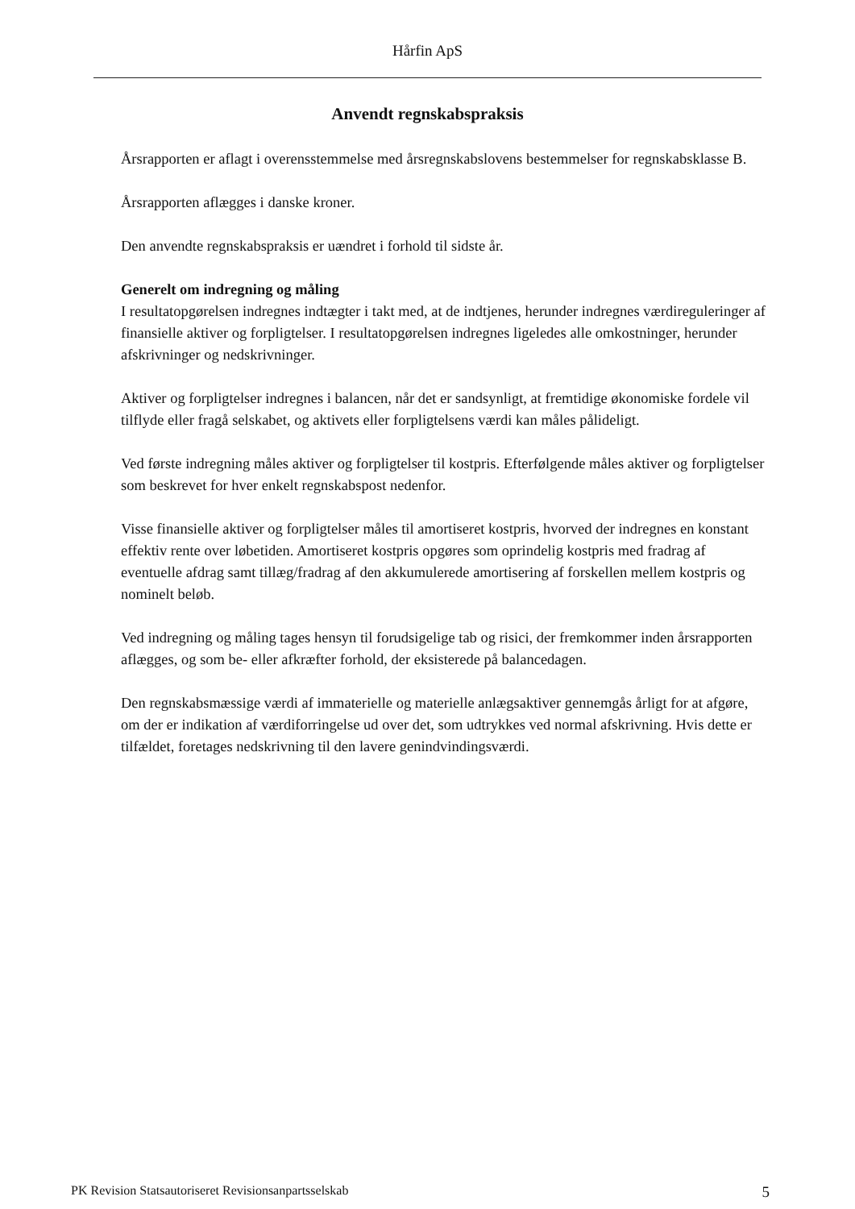Hårfin ApS
Anvendt regnskabspraksis
Årsrapporten er aflagt i overensstemmelse med årsregnskabslovens bestemmelser for regnskabsklasse B.
Årsrapporten aflægges i danske kroner.
Den anvendte regnskabspraksis er uændret i forhold til sidste år.
Generelt om indregning og måling
I resultatopgørelsen indregnes indtægter i takt med, at de indtjenes, herunder indregnes værdireguleringer af finansielle aktiver og forpligtelser. I resultatopgørelsen indregnes ligeledes alle omkostninger, herunder afskrivninger og nedskrivninger.
Aktiver og forpligtelser indregnes i balancen, når det er sandsynligt, at fremtidige økonomiske fordele vil tilflyde eller fragå selskabet, og aktivets eller forpligtelsens værdi kan måles pålideligt.
Ved første indregning måles aktiver og forpligtelser til kostpris. Efterfølgende måles aktiver og forpligtelser som beskrevet for hver enkelt regnskabspost nedenfor.
Visse finansielle aktiver og forpligtelser måles til amortiseret kostpris, hvorved der indregnes en konstant effektiv rente over løbetiden. Amortiseret kostpris opgøres som oprindelig kostpris med fradrag af eventuelle afdrag samt tillæg/fradrag af den akkumulerede amortisering af forskellen mellem kostpris og nominelt beløb.
Ved indregning og måling tages hensyn til forudsigelige tab og risici, der fremkommer inden årsrapporten aflægges, og som be- eller afkræfter forhold, der eksisterede på balancedagen.
Den regnskabsmæssige værdi af immaterielle og materielle anlægsaktiver gennemgås årligt for at afgøre, om der er indikation af værdiforringelse ud over det, som udtrykkes ved normal afskrivning. Hvis dette er tilfældet, foretages nedskrivning til den lavere genindvindingsværdi.
PK Revision Statsautoriseret Revisionsanpartsselskab 5